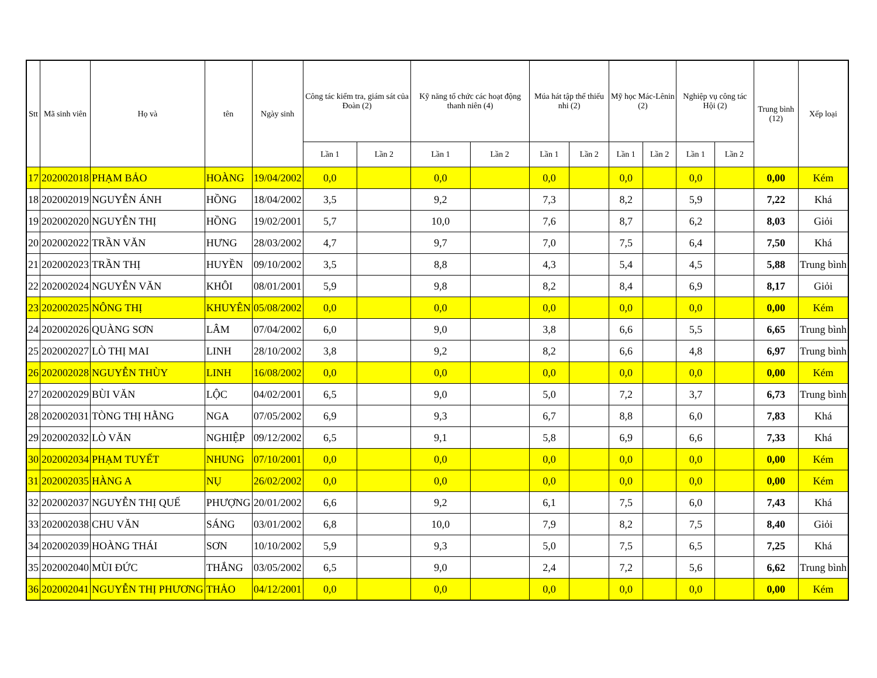| Stt | Mã sinh viên | Họ và | tên | Ngày sinh | Công tác kiểm tra, giám sát của Đoàn (2) | | Kỹ năng tổ chức các hoạt động thanh niên (4) | | Múa hát tập thể thiếu nhi (2) | | Mỹ học Mác-Lênin (2) | | Nghiệp vụ công tác Hội (2) | | Trung bình (12) | Xếp loại |
| --- | --- | --- | --- | --- | --- | --- | --- | --- | --- | --- | --- | --- | --- | --- | --- | --- |
| | | | | | Lần 1 | Lần 2 | Lần 1 | Lần 2 | Lần 1 | Lần 2 | Lần 1 | Lần 2 | Lần 1 | Lần 2 | | |
| 17 | 202002018 | PHẠM BẢO | HOÀNG | 19/04/2002 | 0,0 | | 0,0 | | 0,0 | | 0,0 | | 0,0 | | 0,00 | Kém |
| 18 | 202002019 | NGUYỄN ÁNH | HỒNG | 18/04/2002 | 3,5 | | 9,2 | | 7,3 | | 8,2 | | 5,9 | | 7,22 | Khá |
| 19 | 202002020 | NGUYỄN THỊ | HỒNG | 19/02/2001 | 5,7 | | 10,0 | | 7,6 | | 8,7 | | 6,2 | | 8,03 | Giỏi |
| 20 | 202002022 | TRẦN VĂN | HƯNG | 28/03/2002 | 4,7 | | 9,7 | | 7,0 | | 7,5 | | 6,4 | | 7,50 | Khá |
| 21 | 202002023 | TRẦN THỊ | HUYỀN | 09/10/2002 | 3,5 | | 8,8 | | 4,3 | | 5,4 | | 4,5 | | 5,88 | Trung bình |
| 22 | 202002024 | NGUYỄN VĂN | KHÔI | 08/01/2001 | 5,9 | | 9,8 | | 8,2 | | 8,4 | | 6,9 | | 8,17 | Giỏi |
| 23 | 202002025 | NÔNG THỊ | KHUYÊN | 05/08/2002 | 0,0 | | 0,0 | | 0,0 | | 0,0 | | 0,0 | | 0,00 | Kém |
| 24 | 202002026 | QUÀNG SƠN | LÂM | 07/04/2002 | 6,0 | | 9,0 | | 3,8 | | 6,6 | | 5,5 | | 6,65 | Trung bình |
| 25 | 202002027 | LÒ THỊ MAI | LINH | 28/10/2002 | 3,8 | | 9,2 | | 8,2 | | 6,6 | | 4,8 | | 6,97 | Trung bình |
| 26 | 202002028 | NGUYỄN THÙY | LINH | 16/08/2002 | 0,0 | | 0,0 | | 0,0 | | 0,0 | | 0,0 | | 0,00 | Kém |
| 27 | 202002029 | BÙI VĂN | LỘC | 04/02/2001 | 6,5 | | 9,0 | | 5,0 | | 7,2 | | 3,7 | | 6,73 | Trung bình |
| 28 | 202002031 | TÒNG THỊ HẰNG | NGA | 07/05/2002 | 6,9 | | 9,3 | | 6,7 | | 8,8 | | 6,0 | | 7,83 | Khá |
| 29 | 202002032 | LÒ VĂN | NGHIỆP | 09/12/2002 | 6,5 | | 9,1 | | 5,8 | | 6,9 | | 6,6 | | 7,33 | Khá |
| 30 | 202002034 | PHẠM TUYẾT | NHUNG | 07/10/2001 | 0,0 | | 0,0 | | 0,0 | | 0,0 | | 0,0 | | 0,00 | Kém |
| 31 | 202002035 | HÀNG A | NỤ | 26/02/2002 | 0,0 | | 0,0 | | 0,0 | | 0,0 | | 0,0 | | 0,00 | Kém |
| 32 | 202002037 | NGUYỄN THỊ QUẾ | PHƯỢNG | 20/01/2002 | 6,6 | | 9,2 | | 6,1 | | 7,5 | | 6,0 | | 7,43 | Khá |
| 33 | 202002038 | CHU VĂN | SÁNG | 03/01/2002 | 6,8 | | 10,0 | | 7,9 | | 8,2 | | 7,5 | | 8,40 | Giỏi |
| 34 | 202002039 | HOÀNG THÁI | SƠN | 10/10/2002 | 5,9 | | 9,3 | | 5,0 | | 7,5 | | 6,5 | | 7,25 | Khá |
| 35 | 202002040 | MÙI ĐỨC | THẮNG | 03/05/2002 | 6,5 | | 9,0 | | 2,4 | | 7,2 | | 5,6 | | 6,62 | Trung bình |
| 36 | 202002041 | NGUYỄN THỊ PHƯƠNG | THẢO | 04/12/2001 | 0,0 | | 0,0 | | 0,0 | | 0,0 | | 0,0 | | 0,00 | Kém |